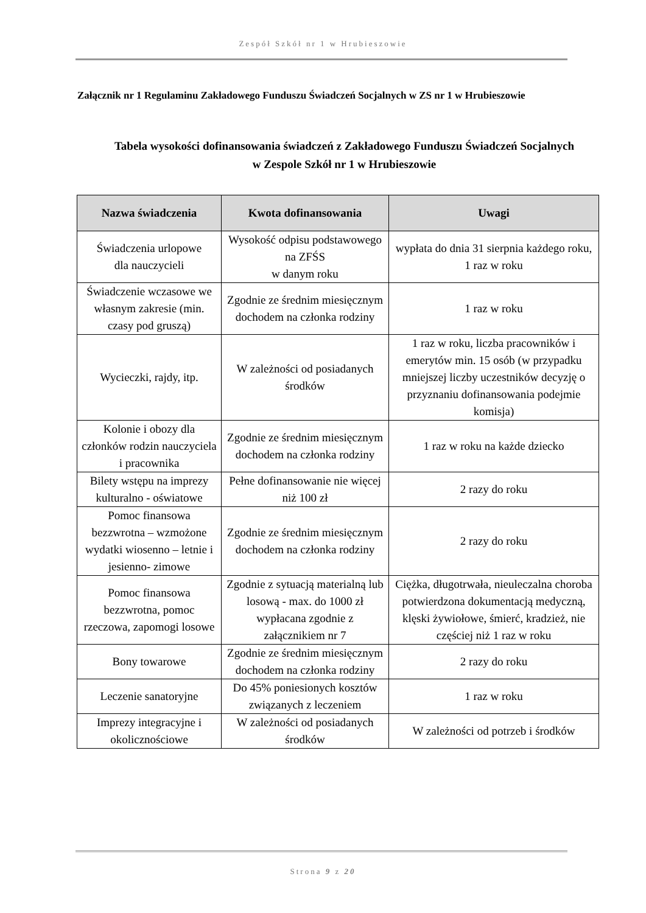Zespół Szkół nr 1 w Hrubieszowie
Załącznik nr 1 Regulaminu Zakładowego Funduszu Świadczeń Socjalnych w ZS nr 1 w Hrubieszowie
Tabela wysokości dofinansowania świadczeń z Zakładowego Funduszu Świadczeń Socjalnych
w Zespole Szkół nr 1 w Hrubieszowie
| Nazwa świadczenia | Kwota dofinansowania | Uwagi |
| --- | --- | --- |
| Świadczenia urlopowe dla nauczycieli | Wysokość odpisu podstawowego na ZFŚS w danym roku | wypłata do dnia 31 sierpnia każdego roku, 1 raz w roku |
| Świadczenie wczasowe we własnym zakresie (min. czasy pod gruszą) | Zgodnie ze średnim miesięcznym dochodem na członka rodziny | 1 raz w roku |
| Wycieczki, rajdy, itp. | W zależności od posiadanych środków | 1 raz w roku, liczba pracowników i emerytów min. 15 osób (w przypadku mniejszej liczby uczestników decyzję o przyznaniu dofinansowania podejmie komisja) |
| Kolonie i obozy dla członków rodzin nauczyciela i pracownika | Zgodnie ze średnim miesięcznym dochodem na członka rodziny | 1 raz w roku na każde dziecko |
| Bilety wstępu na imprezy kulturalno - oświatowe | Pełne dofinansowanie nie więcej niż 100 zł | 2 razy do roku |
| Pomoc finansowa bezzwrotna – wzmożone wydatki wiosenno – letnie i jesienno- zimowe | Zgodnie ze średnim miesięcznym dochodem na członka rodziny | 2 razy do roku |
| Pomoc finansowa bezzwrotna, pomoc rzeczowa, zapomogi losowe | Zgodnie z sytuacją materialną lub losową - max. do 1000 zł wypłacana zgodnie z załącznikiem nr 7 | Ciężka, długotrwała, nieuleczalna choroba potwierdzona dokumentacją medyczną, klęski żywiołowe, śmierć, kradzież, nie częściej niż 1 raz w roku |
| Bony towarowe | Zgodnie ze średnim miesięcznym dochodem na członka rodziny | 2 razy do roku |
| Leczenie sanatoryjne | Do 45% poniesionych kosztów związanych z leczeniem | 1 raz w roku |
| Imprezy integracyjne i okolicznościowe | W zależności od posiadanych środków | W zależności od potrzeb i środków |
Strona 9 z 20